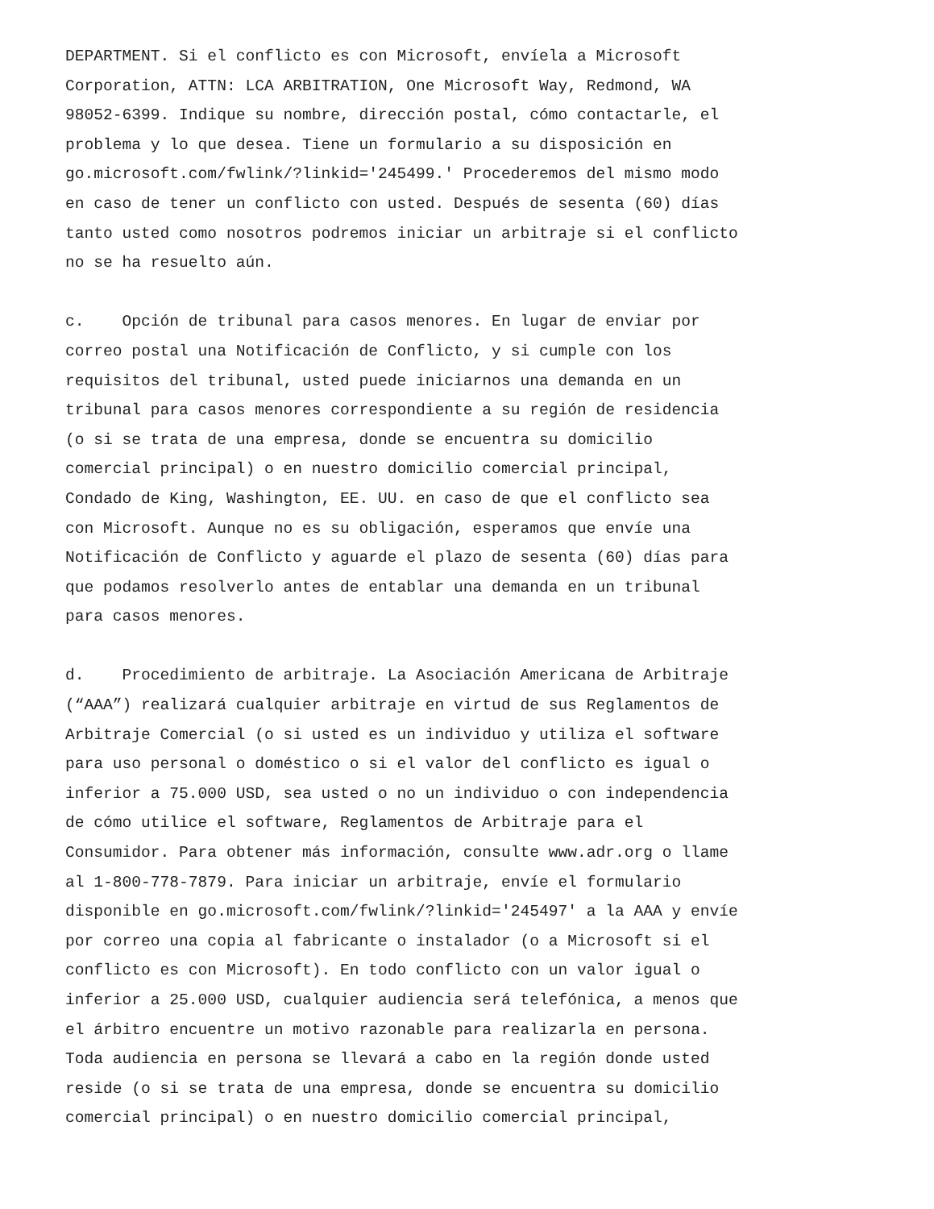DEPARTMENT. Si el conflicto es con Microsoft, envíela a Microsoft
Corporation, ATTN: LCA ARBITRATION, One Microsoft Way, Redmond, WA
98052-6399. Indique su nombre, dirección postal, cómo contactarle, el
problema y lo que desea. Tiene un formulario a su disposición en
go.microsoft.com/fwlink/?linkid='245499.' Procederemos del mismo modo
en caso de tener un conflicto con usted. Después de sesenta (60) días
tanto usted como nosotros podremos iniciar un arbitraje si el conflicto
no se ha resuelto aún.
c. Opción de tribunal para casos menores. En lugar de enviar por
correo postal una Notificación de Conflicto, y si cumple con los
requisitos del tribunal, usted puede iniciarnos una demanda en un
tribunal para casos menores correspondiente a su región de residencia
(o si se trata de una empresa, donde se encuentra su domicilio
comercial principal) o en nuestro domicilio comercial principal,
Condado de King, Washington, EE. UU. en caso de que el conflicto sea
con Microsoft. Aunque no es su obligación, esperamos que envíe una
Notificación de Conflicto y aguarde el plazo de sesenta (60) días para
que podamos resolverlo antes de entablar una demanda en un tribunal
para casos menores.
d. Procedimiento de arbitraje. La Asociación Americana de Arbitraje
(“AAA”) realizará cualquier arbitraje en virtud de sus Reglamentos de
Arbitraje Comercial (o si usted es un individuo y utiliza el software
para uso personal o doméstico o si el valor del conflicto es igual o
inferior a 75.000 USD, sea usted o no un individuo o con independencia
de cómo utilice el software, Reglamentos de Arbitraje para el
Consumidor. Para obtener más información, consulte www.adr.org o llame
al 1-800-778-7879. Para iniciar un arbitraje, envíe el formulario
disponible en go.microsoft.com/fwlink/?linkid='245497' a la AAA y envíe
por correo una copia al fabricante o instalador (o a Microsoft si el
conflicto es con Microsoft). En todo conflicto con un valor igual o
inferior a 25.000 USD, cualquier audiencia será telefónica, a menos que
el árbitro encuentre un motivo razonable para realizarla en persona.
Toda audiencia en persona se llevará a cabo en la región donde usted
reside (o si se trata de una empresa, donde se encuentra su domicilio
comercial principal) o en nuestro domicilio comercial principal,